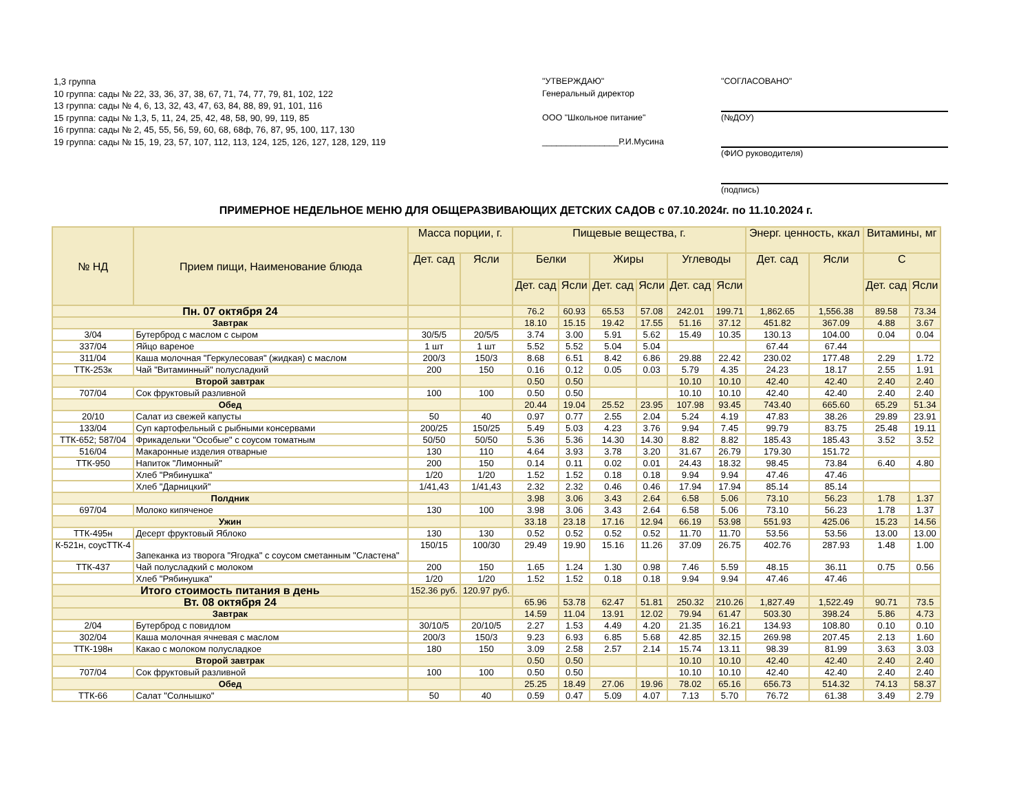1,3 группа
10 группа: сады № 22, 33, 36, 37, 38, 67, 71, 74, 77, 79, 81, 102, 122
13 группа: сады № 4, 6, 13, 32, 43, 47, 63, 84, 88, 89, 91, 101, 116
15 группа: сады № 1,3, 5, 11, 24, 25, 42, 48, 58, 90, 99, 119, 85
16 группа: сады № 2, 45, 55, 56, 59, 60, 68, 68ф, 76, 87, 95, 100, 117, 130
19 группа: сады № 15, 19, 23, 57, 107, 112, 113, 124, 125, 126, 127, 128, 129, 119
"УТВЕРЖДАЮ"
Генеральный директор
ООО "Школьное питание"
________________Р.И.Мусина
"СОГЛАСОВАНО"
(№ДОУ)
(ФИО руководителя)
(подпись)
ПРИМЕРНОЕ НЕДЕЛЬНОЕ МЕНЮ ДЛЯ ОБЩЕРАЗВИВАЮЩИХ ДЕТСКИХ САДОВ с 07.10.2024г. по 11.10.2024 г.
| № НД | Прием пищи, Наименование блюда | Масса порции, г. | | Пищевые вещества, г. | | | | | | Энерг. ценность, ккал | | Витамины, мг | |
| --- | --- | --- | --- | --- | --- | --- | --- | --- | --- | --- | --- | --- | --- |
| | | Дет. сад | Ясли | Белки | | Жиры | | Углеводы | | Дет. сад | Ясли | С | |
| | | | | Дет. сад | Ясли | Дет. сад | Ясли | Дет. сад | Ясли | | | Дет. сад | Ясли |
| Пн. 07 октября 24 | | | | 76.2 | 60.93 | 65.53 | 57.08 | 242.01 | 199.71 | 1,862.65 | 1,556.38 | 89.58 | 73.34 |
| Завтрак | | | | 18.10 | 15.15 | 19.42 | 17.55 | 51.16 | 37.12 | 451.82 | 367.09 | 4.88 | 3.67 |
| 3/04 | Бутерброд с маслом с сыром | 30/5/5 | 20/5/5 | 3.74 | 3.00 | 5.91 | 5.62 | 15.49 | 10.35 | 130.13 | 104.00 | 0.04 | 0.04 |
| 337/04 | Яйцо вареное | 1 шт | 1 шт | 5.52 | 5.52 | 5.04 | 5.04 | | | 67.44 | 67.44 | | |
| 311/04 | Каша молочная "Геркулесовая" (жидкая) с маслом | 200/3 | 150/3 | 8.68 | 6.51 | 8.42 | 6.86 | 29.88 | 22.42 | 230.02 | 177.48 | 2.29 | 1.72 |
| ТТК-253к | Чай "Витаминный" полусладкий | 200 | 150 | 0.16 | 0.12 | 0.05 | 0.03 | 5.79 | 4.35 | 24.23 | 18.17 | 2.55 | 1.91 |
| Второй завтрак | | | | 0.50 | 0.50 | | | 10.10 | 10.10 | 42.40 | 42.40 | 2.40 | 2.40 |
| 707/04 | Сок фруктовый разливной | 100 | 100 | 0.50 | 0.50 | | | 10.10 | 10.10 | 42.40 | 42.40 | 2.40 | 2.40 |
| Обед | | | | 20.44 | 19.04 | 25.52 | 23.95 | 107.98 | 93.45 | 743.40 | 665.60 | 65.29 | 51.34 |
| 20/10 | Салат из свежей капусты | 50 | 40 | 0.97 | 0.77 | 2.55 | 2.04 | 5.24 | 4.19 | 47.83 | 38.26 | 29.89 | 23.91 |
| 133/04 | Суп картофельный с рыбными консервами | 200/25 | 150/25 | 5.49 | 5.03 | 4.23 | 3.76 | 9.94 | 7.45 | 99.79 | 83.75 | 25.48 | 19.11 |
| ТТК-652; 587/04 | Фрикадельки "Особые" с соусом томатным | 50/50 | 50/50 | 5.36 | 5.36 | 14.30 | 14.30 | 8.82 | 8.82 | 185.43 | 185.43 | 3.52 | 3.52 |
| 516/04 | Макаронные изделия отварные | 130 | 110 | 4.64 | 3.93 | 3.78 | 3.20 | 31.67 | 26.79 | 179.30 | 151.72 | | |
| ТТК-950 | Напиток "Лимонный" | 200 | 150 | 0.14 | 0.11 | 0.02 | 0.01 | 24.43 | 18.32 | 98.45 | 73.84 | 6.40 | 4.80 |
| | Хлеб "Рябинушка" | 1/20 | 1/20 | 1.52 | 1.52 | 0.18 | 0.18 | 9.94 | 9.94 | 47.46 | 47.46 | | |
| | Хлеб "Дарницкий" | 1/41,43 | 1/41,43 | 2.32 | 2.32 | 0.46 | 0.46 | 17.94 | 17.94 | 85.14 | 85.14 | | |
| Полдник | | | | 3.98 | 3.06 | 3.43 | 2.64 | 6.58 | 5.06 | 73.10 | 56.23 | 1.78 | 1.37 |
| 697/04 | Молоко кипяченое | 130 | 100 | 3.98 | 3.06 | 3.43 | 2.64 | 6.58 | 5.06 | 73.10 | 56.23 | 1.78 | 1.37 |
| Ужин | | | | 33.18 | 23.18 | 17.16 | 12.94 | 66.19 | 53.98 | 551.93 | 425.06 | 15.23 | 14.56 |
| ТТК-495н | Десерт фруктовый Яблоко | 130 | 130 | 0.52 | 0.52 | 0.52 | 0.52 | 11.70 | 11.70 | 53.56 | 53.56 | 13.00 | 13.00 |
| К-521н, соусТТК-4 | Запеканка из творога "Ягодка" с соусом сметанным "Сластена" | 150/15 | 100/30 | 29.49 | 19.90 | 15.16 | 11.26 | 37.09 | 26.75 | 402.76 | 287.93 | 1.48 | 1.00 |
| ТТК-437 | Чай полусладкий с молоком | 200 | 150 | 1.65 | 1.24 | 1.30 | 0.98 | 7.46 | 5.59 | 48.15 | 36.11 | 0.75 | 0.56 |
| | Хлеб "Рябинушка" | 1/20 | 1/20 | 1.52 | 1.52 | 0.18 | 0.18 | 9.94 | 9.94 | 47.46 | 47.46 | | |
| Итого стоимость питания в день | | 152.36 руб. | 120.97 руб. | | | | | | | | | | |
| Вт. 08 октября 24 | | | | 65.96 | 53.78 | 62.47 | 51.81 | 250.32 | 210.26 | 1,827.49 | 1,522.49 | 90.71 | 73.5 |
| Завтрак | | | | 14.59 | 11.04 | 13.91 | 12.02 | 79.94 | 61.47 | 503.30 | 398.24 | 5.86 | 4.73 |
| 2/04 | Бутерброд с повидлом | 30/10/5 | 20/10/5 | 2.27 | 1.53 | 4.49 | 4.20 | 21.35 | 16.21 | 134.93 | 108.80 | 0.10 | 0.10 |
| 302/04 | Каша молочная ячневая с маслом | 200/3 | 150/3 | 9.23 | 6.93 | 6.85 | 5.68 | 42.85 | 32.15 | 269.98 | 207.45 | 2.13 | 1.60 |
| ТТК-198н | Какао с молоком полусладкое | 180 | 150 | 3.09 | 2.58 | 2.57 | 2.14 | 15.74 | 13.11 | 98.39 | 81.99 | 3.63 | 3.03 |
| Второй завтрак | | | | 0.50 | 0.50 | | | 10.10 | 10.10 | 42.40 | 42.40 | 2.40 | 2.40 |
| 707/04 | Сок фруктовый разливной | 100 | 100 | 0.50 | 0.50 | | | 10.10 | 10.10 | 42.40 | 42.40 | 2.40 | 2.40 |
| Обед | | | | 25.25 | 18.49 | 27.06 | 19.96 | 78.02 | 65.16 | 656.73 | 514.32 | 74.13 | 58.37 |
| ТТК-66 | Салат "Солнышко" | 50 | 40 | 0.59 | 0.47 | 5.09 | 4.07 | 7.13 | 5.70 | 76.72 | 61.38 | 3.49 | 2.79 |